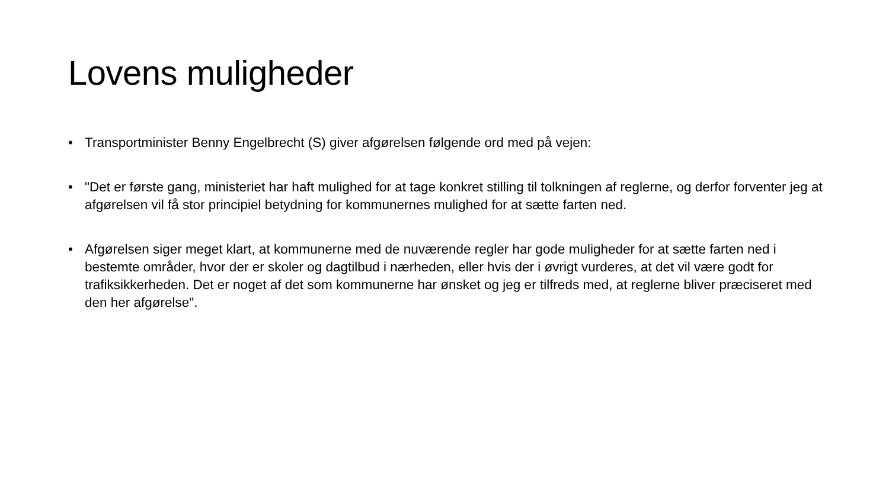Lovens muligheder
• Transportminister Benny Engelbrecht (S) giver afgørelsen følgende ord med på vejen:
• "Det er første gang, ministeriet har haft mulighed for at tage konkret stilling til tolkningen af reglerne, og derfor forventer jeg at afgørelsen vil få stor principiel betydning for kommunernes mulighed for at sætte farten ned.
• Afgørelsen siger meget klart, at kommunerne med de nuværende regler har gode muligheder for at sætte farten ned i bestemte områder, hvor der er skoler og dagtilbud i nærheden, eller hvis der i øvrigt vurderes, at det vil være godt for trafiksikkerheden. Det er noget af det som kommunerne har ønsket og jeg er tilfreds med, at reglerne bliver præciseret med den her afgørelse".